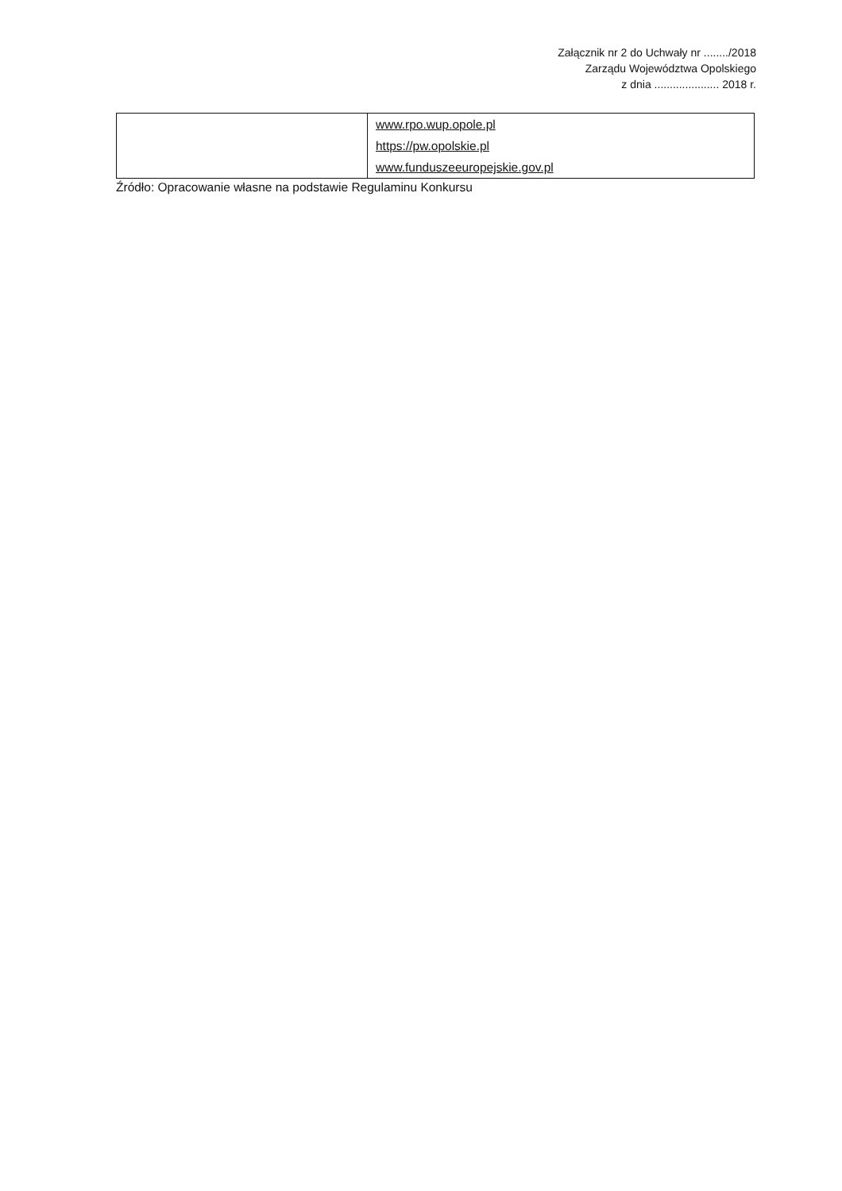Załącznik nr 2 do Uchwały nr ......../2018
Zarządu Województwa Opolskiego
z dnia ..................... 2018 r.
| | www.rpo.wup.opole.pl https://pw.opolskie.pl www.funduszeeuropejskie.gov.pl |
Źródło: Opracowanie własne na podstawie Regulaminu Konkursu